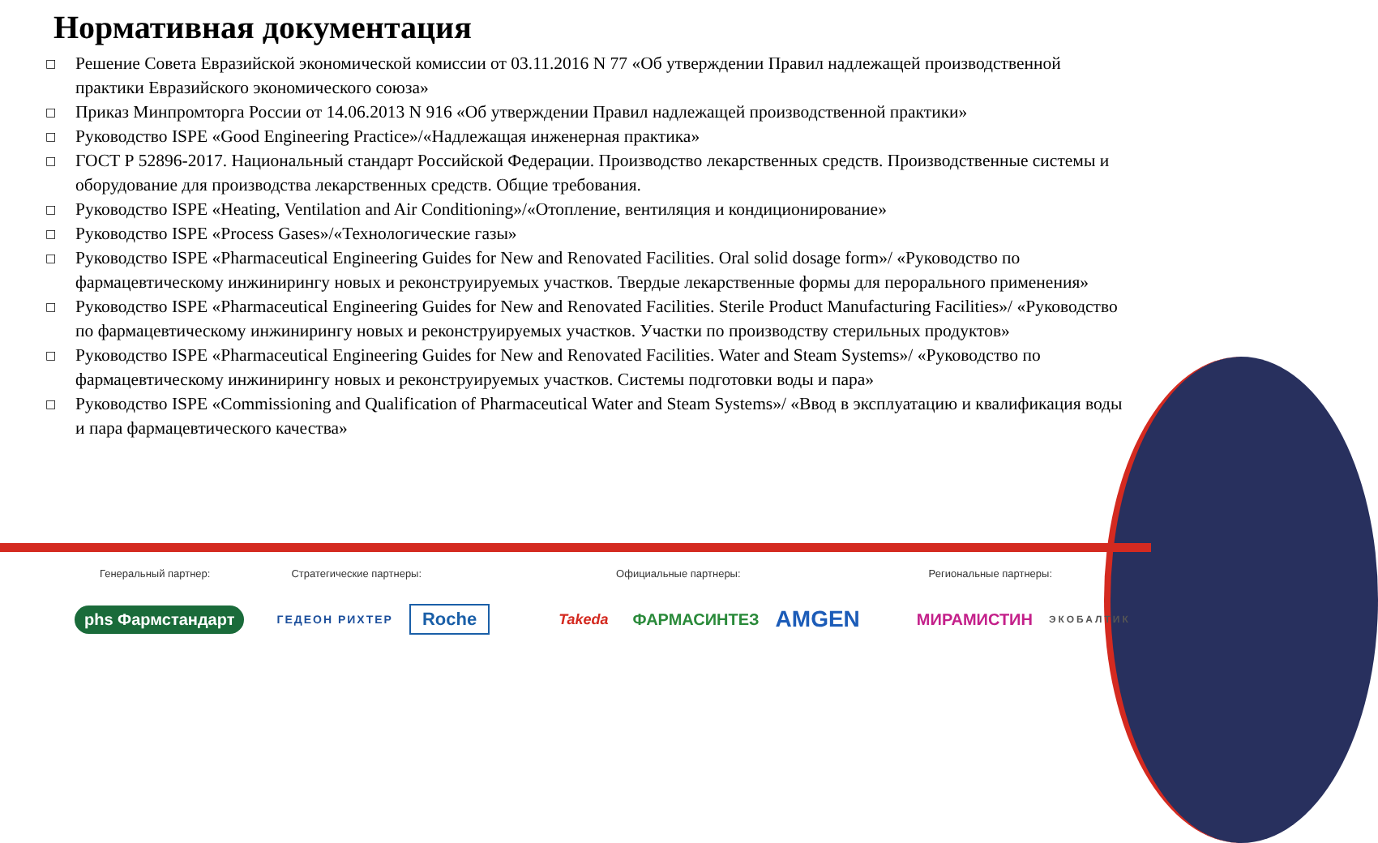Нормативная документация
□ Решение Совета Евразийской экономической комиссии от 03.11.2016 N 77 «Об утверждении Правил надлежащей производственной практики Евразийского экономического союза»
□ Приказ Минпромторга России от 14.06.2013 N 916 «Об утверждении Правил надлежащей производственной практики»
□ Руководство ISPE «Good Engineering Practice»/«Надлежащая инженерная практика»
□ ГОСТ Р 52896-2017. Национальный стандарт Российской Федерации. Производство лекарственных средств. Производственные системы и оборудование для производства лекарственных средств. Общие требования.
□ Руководство ISPE «Heating, Ventilation and Air Conditioning»/«Отопление, вентиляция и кондиционирование»
□ Руководство ISPE «Process Gases»/«Технологические газы»
□ Руководство ISPE «Pharmaceutical Engineering Guides for New and Renovated Facilities. Oral solid dosage form»/ «Руководство по фармацевтическому инжинирингу новых и реконструируемых участков. Твердые лекарственные формы для перорального применения»
□ Руководство ISPE «Pharmaceutical Engineering Guides for New and Renovated Facilities. Sterile Product Manufacturing Facilities»/ «Руководство по фармацевтическому инжинирингу новых и реконструируемых участков. Участки по производству стерильных продуктов»
□ Руководство ISPE «Pharmaceutical Engineering Guides for New and Renovated Facilities. Water and Steam Systems»/ «Руководство по фармацевтическому инжинирингу новых и реконструируемых участков. Системы подготовки воды и пара»
□ Руководство ISPE «Commissioning and Qualification of Pharmaceutical Water and Steam Systems»/ «Ввод в эксплуатацию и квалификация воды и пара фармацевтического качества»
Генеральный партнер: Стратегические партнеры: Официальные партнеры: Региональные партнеры:
phs Фармстандарт ГЕДЕОН РИХТЕР Roche Takeda ФАРМАСИНТЕЗ AMGEN МИРАМИСТИН ЭКОБАЛТИК